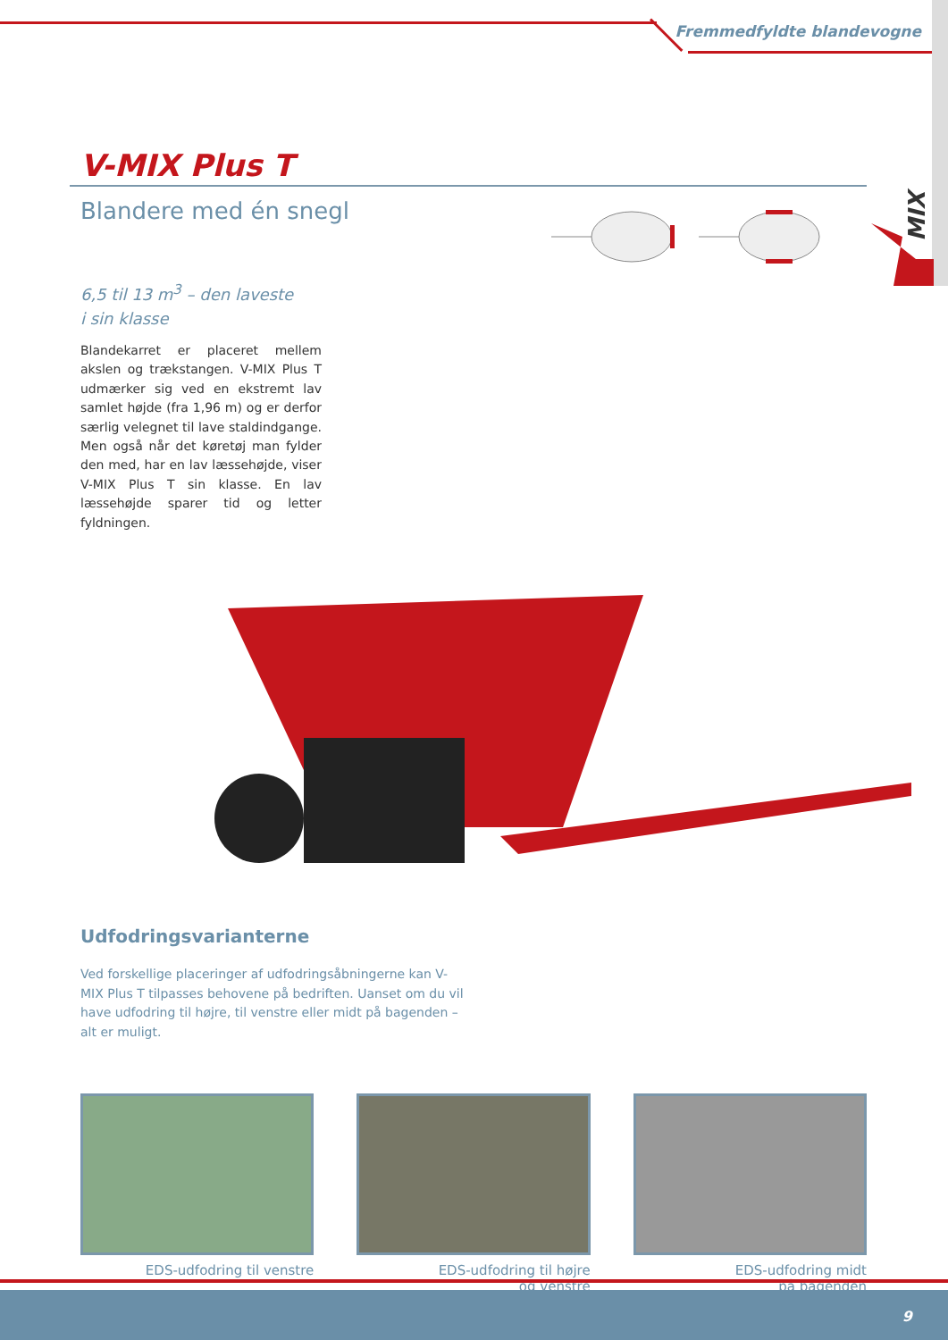Fremmedfyldte blandevogne
MIX
V-MIX Plus T
Blandere med én snegl
6,5 til 13 m<sup>3</sup> – den laveste
i sin klasse
Blandekarret er placeret mellem akslen og trækstangen. V-MIX Plus T udmærker sig ved en ekstremt lav samlet højde (fra 1,96 m) og er derfor særlig velegnet til lave staldindgange. Men også når det køretøj man fylder den med, har en lav læssehøjde, viser V-MIX Plus T sin klasse. En lav læssehøjde sparer tid og letter fyldningen.
Udfodringsvarianterne
Ved forskellige placeringer af udfodringsåbningerne kan V-MIX Plus T tilpasses behovene på bedriften. Uanset om du vil have udfodring til højre, til venstre eller midt på bagenden – alt er muligt.
EDS-udfodring til venstre EDS-udfodring til højre
og venstre
EDS-udfodring midt
på bagenden
9